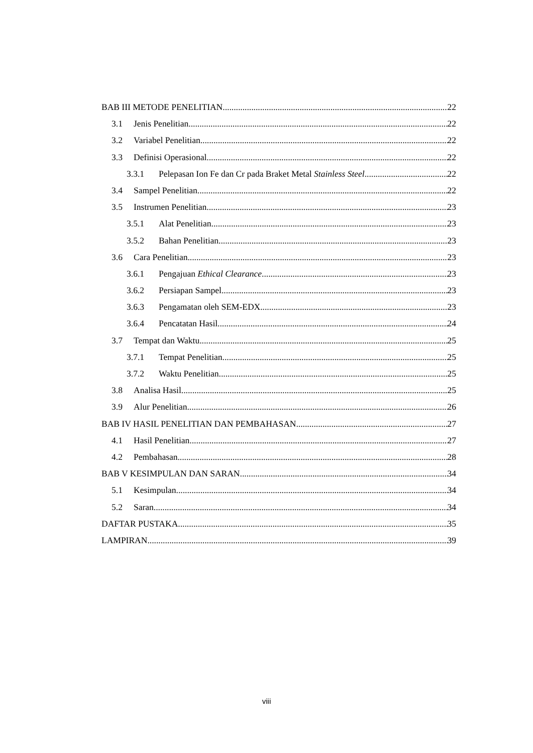BAB III METODE PENELITIAN 22
3.1 Jenis Penelitian 22
3.2 Variabel Penelitian 22
3.3 Definisi Operasional 22
3.3.1 Pelepasan Ion Fe dan Cr pada Braket Metal Stainless Steel 22
3.4 Sampel Penelitian 22
3.5 Instrumen Penelitian 23
3.5.1 Alat Penelitian 23
3.5.2 Bahan Penelitian 23
3.6 Cara Penelitian 23
3.6.1 Pengajuan Ethical Clearance 23
3.6.2 Persiapan Sampel 23
3.6.3 Pengamatan oleh SEM-EDX 23
3.6.4 Pencatatan Hasil 24
3.7 Tempat dan Waktu 25
3.7.1 Tempat Penelitian 25
3.7.2 Waktu Penelitian 25
3.8 Analisa Hasil 25
3.9 Alur Penelitian 26
BAB IV HASIL PENELITIAN DAN PEMBAHASAN 27
4.1 Hasil Penelitian 27
4.2 Pembahasan 28
BAB V KESIMPULAN DAN SARAN 34
5.1 Kesimpulan 34
5.2 Saran 34
DAFTAR PUSTAKA 35
LAMPIRAN 39
viii